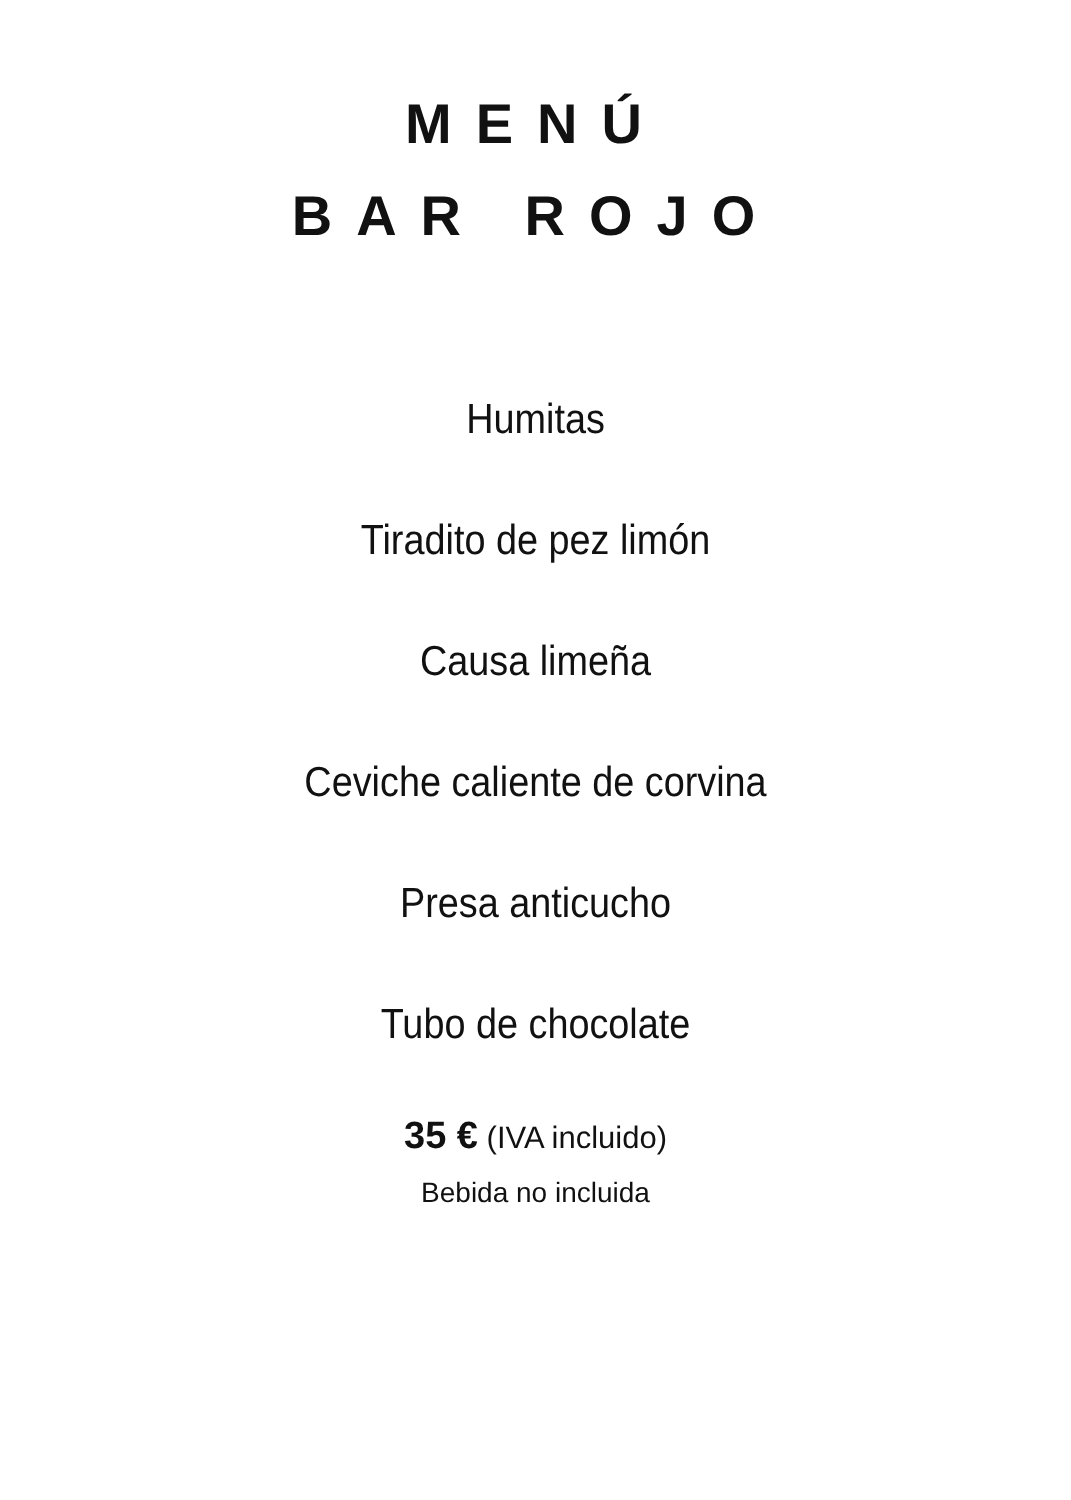MENÚ
BAR ROJO
Humitas
Tiradito de pez limón
Causa limeña
Ceviche caliente de corvina
Presa anticucho
Tubo de chocolate
35 € (IVA incluido)
Bebida no incluida